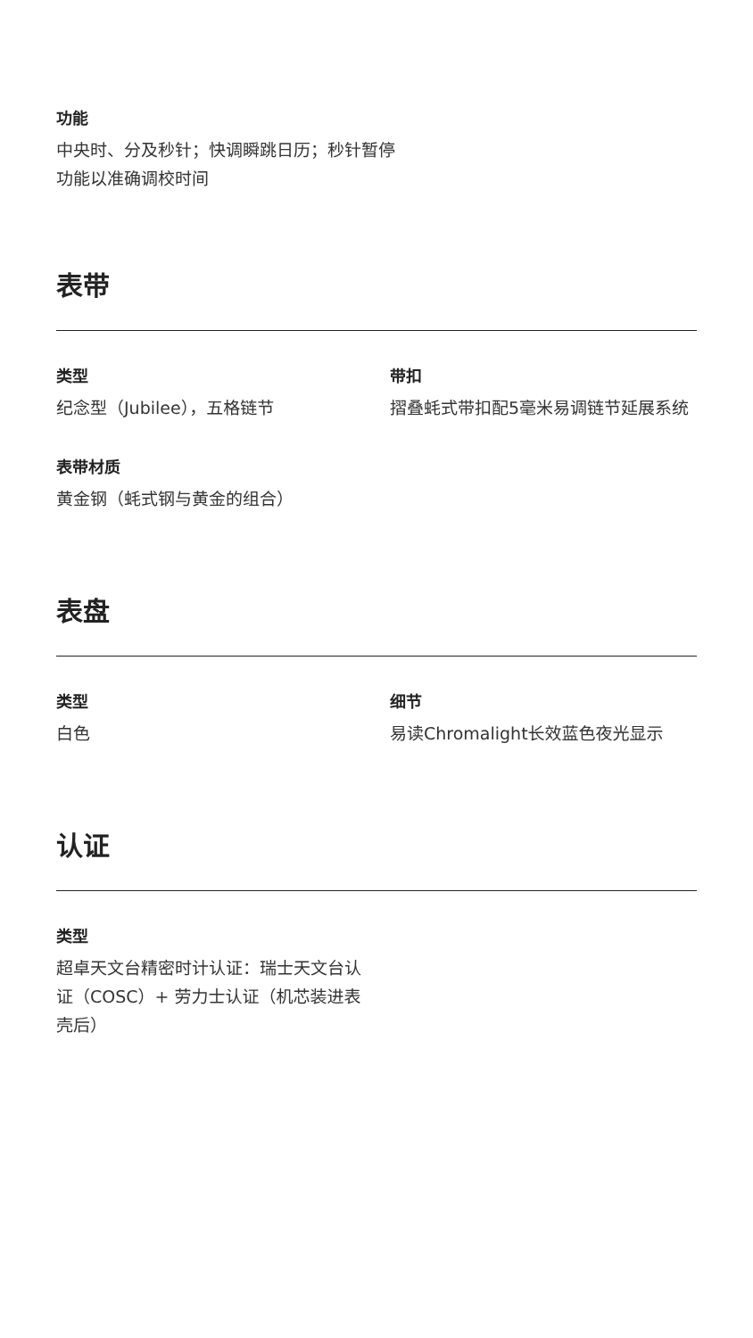功能
中央时、分及秒针；快调瞬跳日历；秒针暂停功能以准确调校时间
表带
类型
纪念型（Jubilee），五格链节
表带材质
黄金钢（蚝式钢与黄金的组合）
带扣
摺叠蚝式带扣配5毫米易调链节延展系统
表盘
类型
白色
细节
易读Chromalight长效蓝色夜光显示
认证
类型
超卓天文台精密时计认证：瑞士天文台认证（COSC）+ 劳力士认证（机芯装进表壳后）